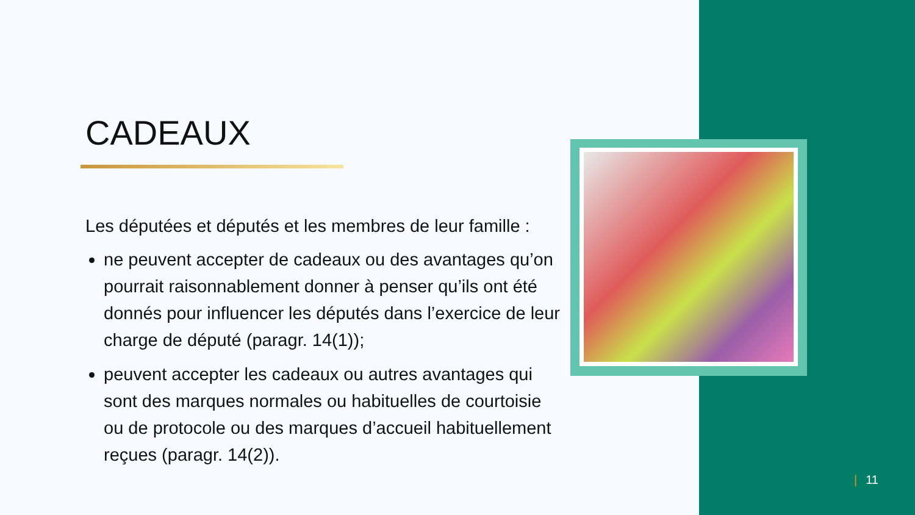CADEAUX
Les députées et députés et les membres de leur famille :
ne peuvent accepter de cadeaux ou des avantages qu’on pourrait raisonnablement donner à penser qu’ils ont été donnés pour influencer les députés dans l’exercice de leur charge de député (paragr. 14(1));
peuvent accepter les cadeaux ou autres avantages qui sont des marques normales ou habituelles de courtoisie ou de protocole ou des marques d’accueil habituellement reçues (paragr. 14(2)).
| 11